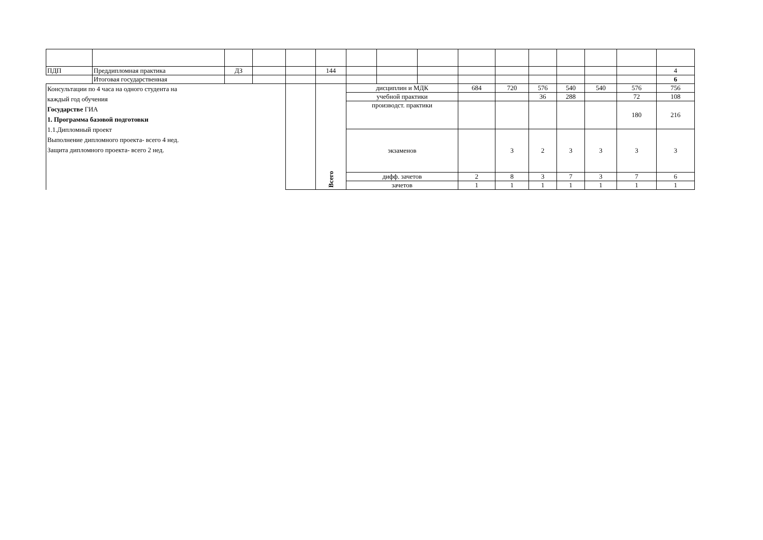| ПДП | Преддипломная практика | ДЗ | | | 144 | | | | | | | | | | 4 |
| | Итоговая государственная | | | | | | | | | | | | | | 6 |
| Консультации по 4 часа на одного студента на каждый год обучения Государстве ГИА 1. Программа базовой подготовки 1.1.Дипломный проект Выполнение дипломного проекта- всего 4 нед. Защита дипломного проекта- всего 2 нед. | | | | | Всего | дисциплин и МДК | | | 684 | 720 | 576 | 540 | 540 | 576 | 756 |
| | | | | | | учебной практики | | | | | 36 | 288 | | 72 | 108 |
| | | | | | | производст. практики | | | | | | | | 180 | 216 |
| | | | | | | экзаменов | | | | 3 | 2 | 3 | 3 | 3 | 3 |
| | | | | | | дифф. зачетов | | | 2 | 8 | 3 | 7 | 3 | 7 | 6 |
| | | | | | | зачетов | | | 1 | 1 | 1 | 1 | 1 | 1 | 1 |